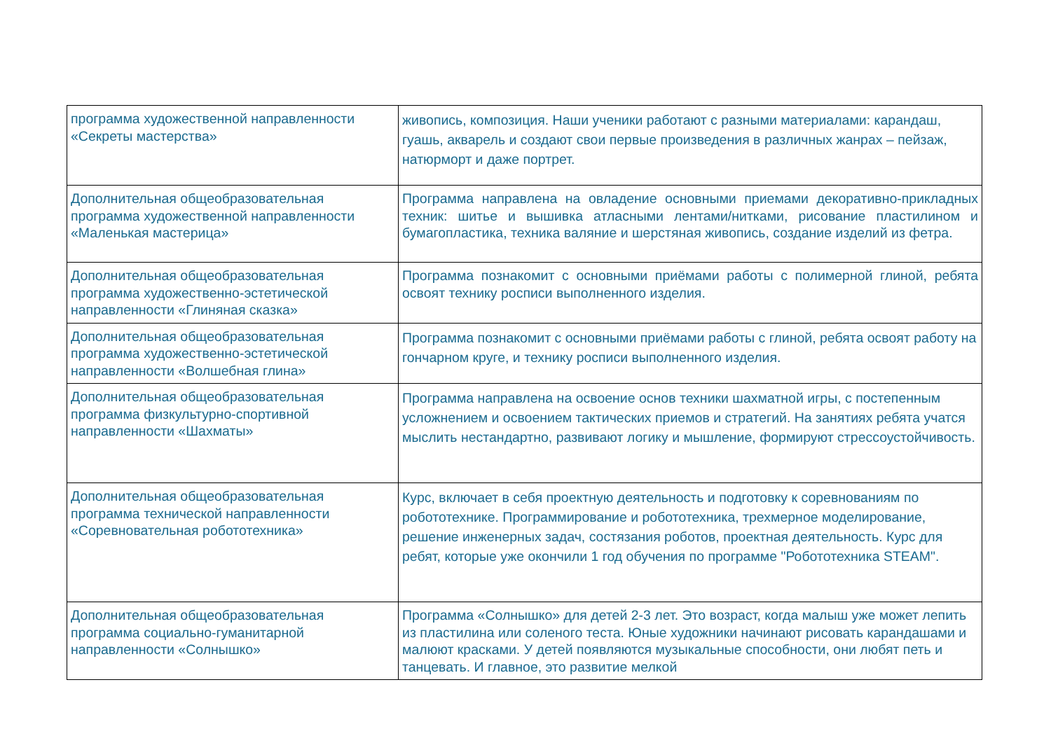| программа художественной направленности «Секреты мастерства» | живопись, композиция. Наши ученики работают с разными материалами: карандаш, гуашь, акварель и создают свои первые произведения в различных жанрах – пейзаж, натюрморт и даже портрет. |
| Дополнительная общеобразовательная программа художественной направленности «Маленькая мастерица» | Программа направлена на овладение основными приемами декоративно-прикладных техник: шитье и вышивка атласными лентами/нитками, рисование пластилином и бумагопластика, техника валяние и шерстяная живопись, создание изделий из фетра. |
| Дополнительная общеобразовательная программа художественно-эстетической направленности «Глиняная сказка» | Программа познакомит с основными приёмами работы с полимерной глиной, ребята освоят технику росписи выполненного изделия. |
| Дополнительная общеобразовательная программа художественно-эстетической направленности «Волшебная глина» | Программа познакомит с основными приёмами работы с глиной, ребята освоят работу на гончарном круге, и технику росписи выполненного изделия. |
| Дополнительная общеобразовательная программа физкультурно-спортивной направленности «Шахматы» | Программа направлена на освоение основ техники шахматной игры, с постепенным усложнением и освоением тактических приемов и стратегий. На занятиях ребята учатся мыслить нестандартно, развивают логику и мышление, формируют стрессоустойчивость. |
| Дополнительная общеобразовательная программа технической направленности «Соревновательная робототехника» | Курс, включает в себя проектную деятельность и подготовку к соревнованиям по робототехнике. Программирование и робототехника, трехмерное моделирование, решение инженерных задач, состязания роботов, проектная деятельность. Курс для ребят, которые уже окончили 1 год обучения по программе "Робототехника STEAM". |
| Дополнительная общеобразовательная программа социально-гуманитарной направленности «Солнышко» | Программа «Солнышко» для детей 2-3 лет. Это возраст, когда малыш уже может лепить из пластилина или соленого теста. Юные художники начинают рисовать карандашами и малюют красками. У детей появляются музыкальные способности, они любят петь и танцевать. И главное, это развитие мелкой |